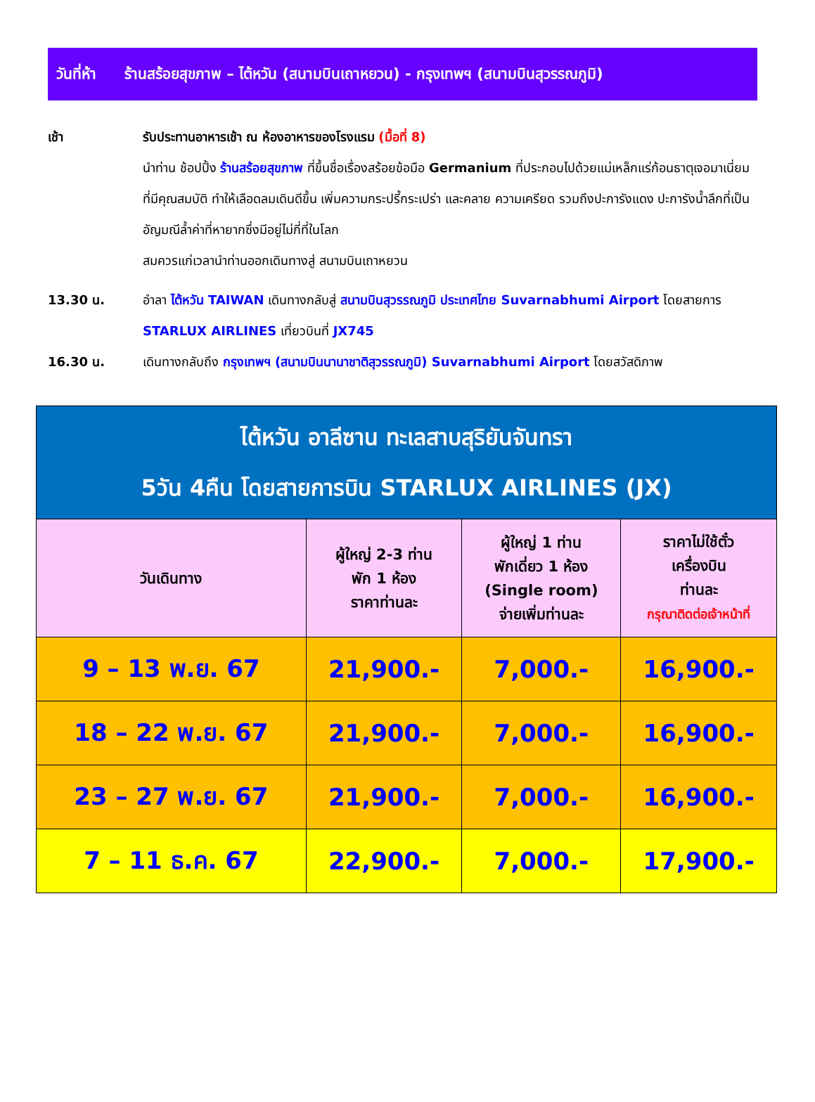วันที่ห้า ร้านสร้อยสุขภาพ – ไต้หวัน (สนามบินเถาหยวน) - กรุงเทพฯ (สนามบินสุวรรณภูมิ)
เช้า รับประทานอาหารเช้า ณ ห้องอาหารของโรงแรม (มื้อที่ 8)
นำท่าน ช้อปปิ้ง ร้านสร้อยสุขภาพ ที่ขึ้นชื่อเรื่องสร้อยข้อมือ Germanium ที่ประกอบไปด้วยแม่เหล็กแร่ก้อนธาตุเจอมาเนี่ยม ที่มีคุณสมบัติ ทำให้เลือดลมเดินดีขึ้น เพิ่มความกระปรี้กระเปร่า และคลาย ความเครียด รวมถึงปะการังแดง ปะการังน้ำลึกที่เป็นอัญมณีล้ำค่าที่หายากซึ่งมีอยู่ไม่กี่ที่ในโลก
สมควรแก่เวลานำท่านออกเดินทางสู่ สนามบินเถาหยวน
13.30 น. อำลา ไต้หวัน TAIWAN เดินทางกลับสู่ สนามบินสุวรรณภูมิ ประเทศไทย Suvarnabhumi Airport โดยสายการ STARLUX AIRLINES เที่ยวบินที่ JX745
16.30 น. เดินทางกลับถึง กรุงเทพฯ (สนามบินนานาชาติสุวรรณภูมิ) Suvarnabhumi Airport โดยสวัสดิภาพ
| ไต้หวัน อาลีซาน ทะเลสาบสุริยันจันทรา 5วัน 4คืน โดยสายการบิน STARLUX AIRLINES (JX) | | | |
| วันเดินทาง | ผู้ใหญ่ 2-3 ท่าน พัก 1 ห้อง ราคาท่านละ | ผู้ใหญ่ 1 ท่าน พักเดี่ยว 1 ห้อง (Single room) จ่ายเพิ่มท่านละ | ราคาไม่ใช้ตั๋ว เครื่องบิน ท่านละ กรุณาติดต่อเจ้าหน้าที่ |
| 9 – 13 พ.ย. 67 | 21,900.- | 7,000.- | 16,900.- |
| 18 – 22 พ.ย. 67 | 21,900.- | 7,000.- | 16,900.- |
| 23 – 27 พ.ย. 67 | 21,900.- | 7,000.- | 16,900.- |
| 7 – 11 ธ.ค. 67 | 22,900.- | 7,000.- | 17,900.- |